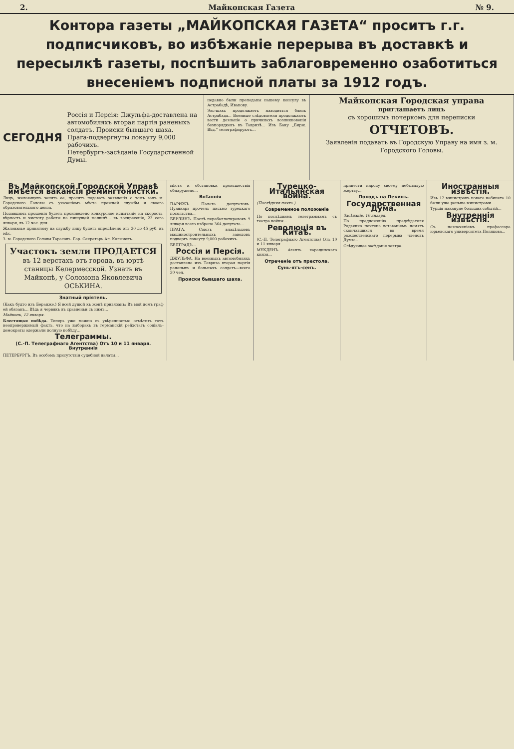2. Майкопская Газета № 9.
Контора газеты „МАЙКОПСКАЯ ГАЗЕТА“ проситъ г.г. подписчиковъ, во избѣжаніе перерыва въ доставкѣ и пересылкѣ газеты, поспѣшить заблаговременно озаботиться внесеніемъ подписной платы за 1912 годъ.
СЕГОДНЯ
Россія и Персія: Джульфа-доставлена на автомобиляхъ вторая партія раненыхъ солдатъ. Происки бывшаго шаха.
Прага-подвергнуты локауту 9,000 рабочихъ.
Петербургъ-засѣданіе Государственной Думы.
недавно были преподаны нашему консулу въ Астрабадѣ, Иванову.
Экс-шахъ продолжаетъ находиться близъ Астрабада... Военные слѣдователи продолжаютъ вести дознаніе о причинахъ возникновенія безпорядковъ въ Тавризѣ... Изъ Баку „Бирж. Вѣд.“ телеграфируютъ...
Майкопская Городская управа
приглашаетъ лицъ
съ хорошимъ почеркомъ для переписки
ОТЧЕТОВЪ.
Заявленія подавать въ Городскую Управу на имя з. м. Городского Головы.
Въ Майкопской Городской Управѣ имѣется вакансія ремингтонистки.
Лицъ, желающихъ занять ее, просятъ подавать заявленія о томъ залъ м. Городского Головы съ указаніемъ мѣста прежней службы и своего образовательного ценза.
Подавшимъ прошенія будетъ произведено конкурсное испытаніе на скорость, вѣрность и чистоту работы на пишущей машинѣ... въ воскресеніе, 23 сего января, въ 12 час. дня.
Жалованье принятому на службу лицу будетъ опредѣлено отъ 30 до 45 руб. въ мѣс.
З. м. Городского Головы Тарасовъ. Гор. Секретарь Ал. Колычевъ.
Участокъ земли ПРОДАЕТСЯ
въ 12 верстахъ отъ города, въ юртѣ станицы Келермесской. Узнать въ Майкопѣ, у Соломона Яковлевича ОСЬКИНА.
Знатный пріятель.
(Какъ будто изъ Беранже.) Я всей душой къ женѣ привязанъ; Въ мой домъ граф ей обязанъ... Вѣдь я червякъ въ сравненьи съ нимъ...
Майкопъ, 12 января.
Блестящая побѣда. Теперь уже можно съ увѣренностью отмѣтить тотъ неопровержимый фактъ, что на выборахъ въ германскій рейхстагъ соціалъ-демократы одержали полную побѣду...
Телеграммы.
(С.-П. Телеграфнаго Агентства) Отъ 10 и 11 января. Внутреннія
ПЕТЕРБУРГЪ. Въ особомъ присутствіи судебной палаты...
мѣста и обстановки происшествія обнаружено...
Внѣшнія
ПАРИЖЪ. Палата депутатовъ. Пуанкарэ прочелъ письмо турецкаго посольства...
БЕРЛИНЪ. Послѣ перебаллотировокъ 9 января всего избрано 364 депутата...
ПРАГА. Союзъ владѣльцевъ машиностроительныхъ заводовъ подвергъ локауту 9,000 рабочихъ.
БЕЛГРАДЪ...
Россія и Персія.
ДЖУЛЬФА. На военныхъ автомобиляхъ доставлена изъ Тавриза вторая партія раненыхъ и больныхъ солдатъ—всего 30 чел.
Происки бывшаго шаха.
Турецко-Итальянская война.
(Послѣдняя почта.)
Современное положеніе
По послѣднимъ телеграммамъ съ театра войны...
Революція въ Китаѣ.
(С.-П. Телеграфнаго Агентства) Отъ 10 и 11 января
МУКДЕНЪ. Агенть харацинскаго князя...
Отреченіе отъ престола.
Сунь-ятъ-сенъ.
принести народу своему небывалую жертву...
Походъ на Пекинъ.
Государственная Дума.
Засѣданіе, 10 января.
По предложенію предсѣдателя Родзянко почтена вставаніемъ память скончавшихся во время рождественскаго перерыва членовъ Думы...
Слѣдующее засѣданіе завтра.
Иностранныя извѣстія.
Изъ 12 министровъ новаго кабинета 10 были уже раньше министрами...
Турція накануне больших событій...
Внутреннія извѣстія.
Съ назначеніемъ профессора юрьевскаго университета Полякова...